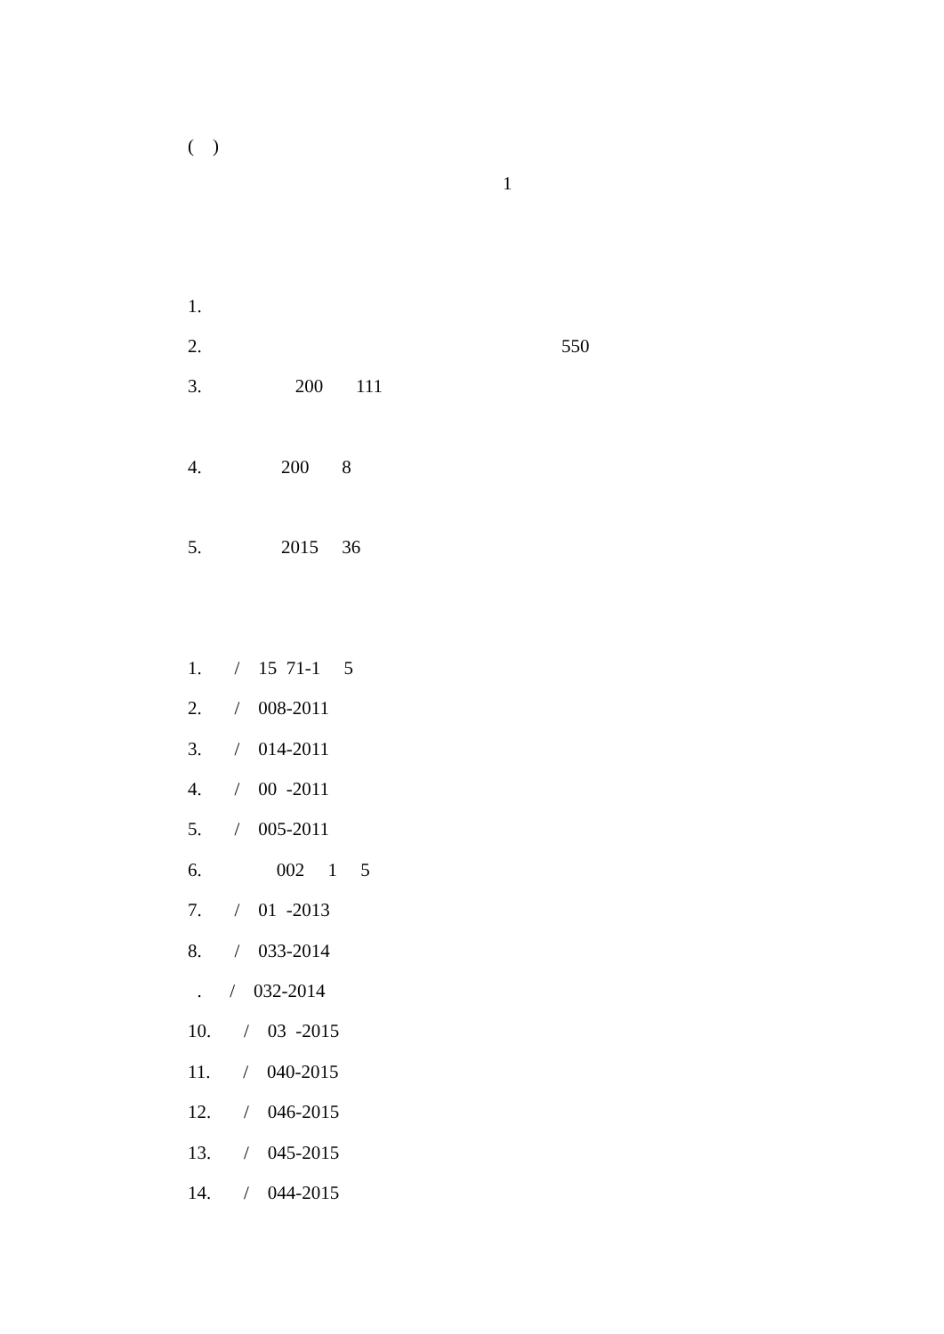( )
1
1.
2. 550
3. 200 111
4. 200 8
5. 2015 36
1. / 15 71-1 5
2. / 008-2011
3. / 014-2011
4. / 00 -2011
5. / 005-2011
6. 002 1 5
7. / 01 -2013
8. / 033-2014
. / 032-2014
10. / 03 -2015
11. / 040-2015
12. / 046-2015
13. / 045-2015
14. / 044-2015